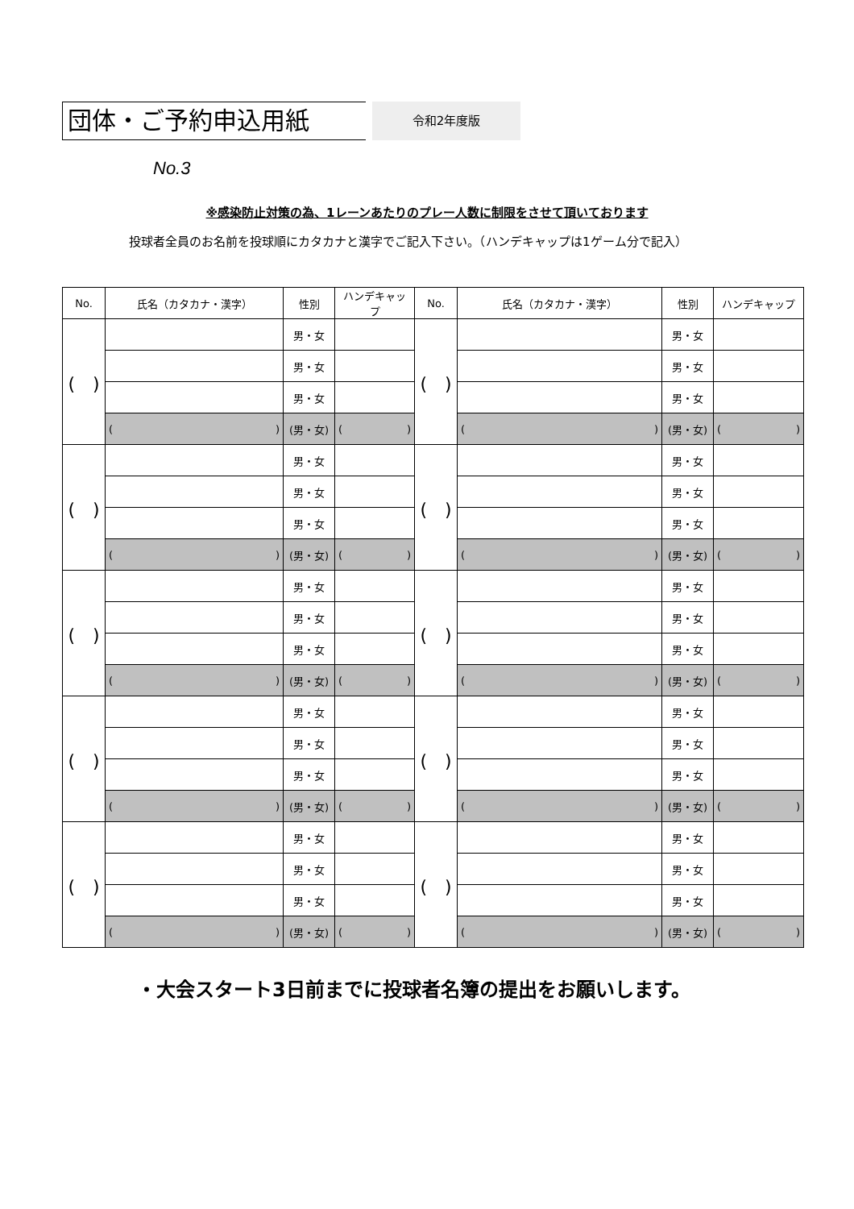団体・ご予約申込用紙
令和2年度版
No.3
※感染防止対策の為、1レーンあたりのプレー人数に制限をさせて頂いております
投球者全員のお名前を投球順にカタカナと漢字でご記入下さい。（ハンデキャップは1ゲーム分で記入）
| No. | 氏名（カタカナ・漢字） | 性別 | ハンデキャップ | No. | 氏名（カタカナ・漢字） | 性別 | ハンデキャップ |
| --- | --- | --- | --- | --- | --- | --- | --- |
| ( ) | | 男・女 | | ( ) | | 男・女 | |
| | | 男・女 | | | | 男・女 | |
| | | 男・女 | | | | 男・女 | |
| | ( ) | (男・女) | ( ) | | ( ) | (男・女) | ( ) |
| ( ) | | 男・女 | | ( ) | | 男・女 | |
| | | 男・女 | | | | 男・女 | |
| | | 男・女 | | | | 男・女 | |
| | ( ) | (男・女) | ( ) | | ( ) | (男・女) | ( ) |
| ( ) | | 男・女 | | ( ) | | 男・女 | |
| | | 男・女 | | | | 男・女 | |
| | | 男・女 | | | | 男・女 | |
| | ( ) | (男・女) | ( ) | | ( ) | (男・女) | ( ) |
| ( ) | | 男・女 | | ( ) | | 男・女 | |
| | | 男・女 | | | | 男・女 | |
| | | 男・女 | | | | 男・女 | |
| | ( ) | (男・女) | ( ) | | ( ) | (男・女) | ( ) |
| ( ) | | 男・女 | | ( ) | | 男・女 | |
| | | 男・女 | | | | 男・女 | |
| | | 男・女 | | | | 男・女 | |
| | ( ) | (男・女) | ( ) | | ( ) | (男・女) | ( ) |
・大会スタート3日前までに投球者名簿の提出をお願いします。